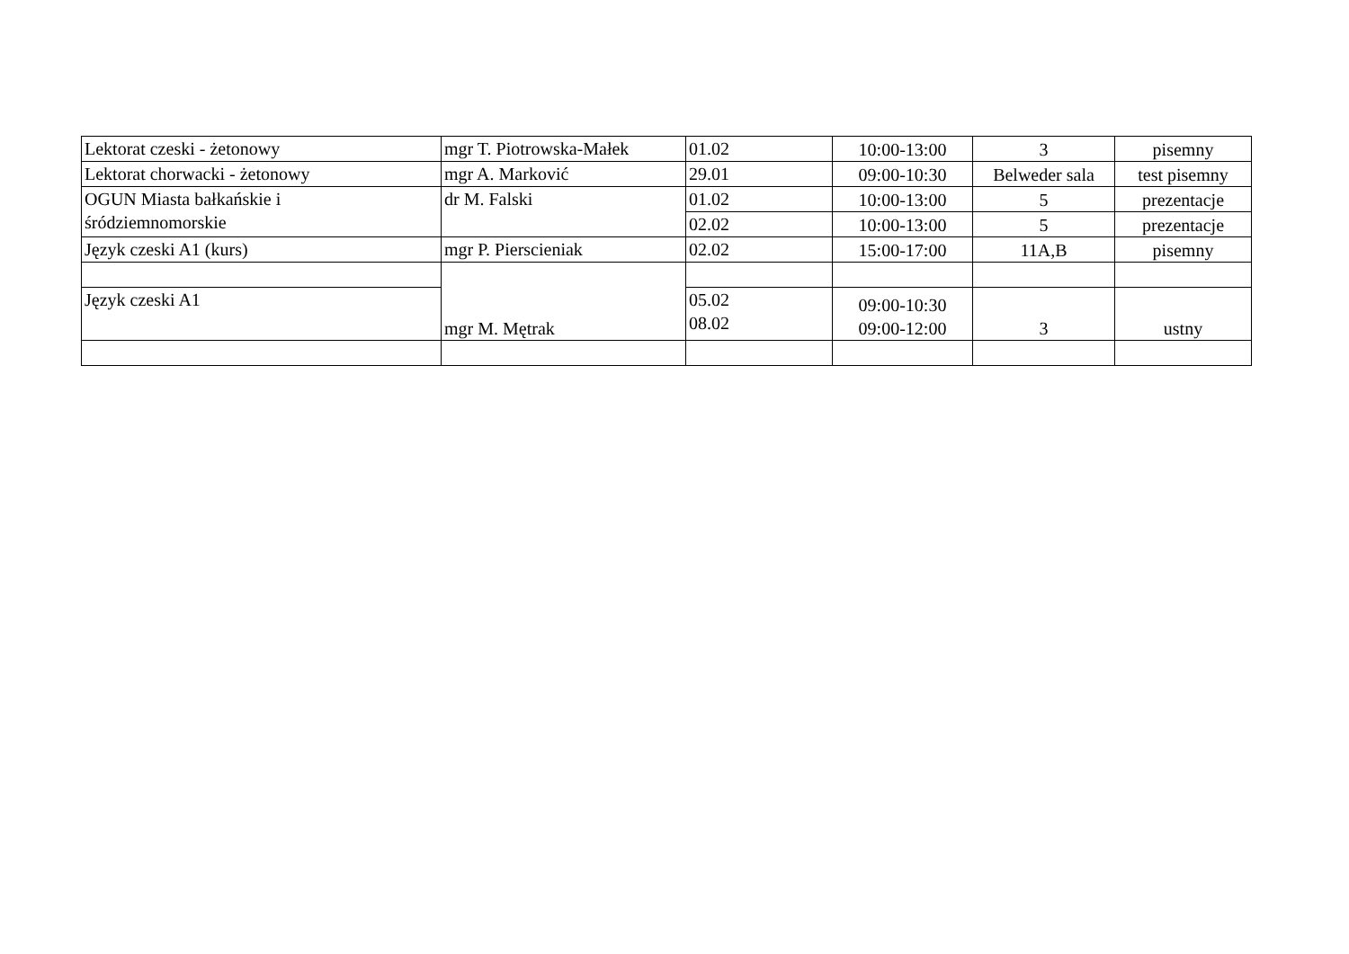| Lektorat czeski - żetonowy | mgr T. Piotrowska-Małek | 01.02 | 10:00-13:00 | 3 | pisemny |
| Lektorat chorwacki - żetonowy | mgr A. Marković | 29.01 | 09:00-10:30 | Belweder sala | test pisemny |
| OGUN Miasta bałkańskie i śródziemnomorskie | dr M. Falski | 01.02 | 10:00-13:00 | 5 | prezentacje |
| | | 02.02 | 10:00-13:00 | 5 | prezentacje |
| Język czeski A1 (kurs) | mgr P. Pierscieniak | 02.02 | 15:00-17:00 | 11A,B | pisemny |
| | mgr M. Mętrak | | | | |
| Język czeski A1 | | 05.02 08.02 | 09:00-10:30 09:00-12:00 | 3 | ustny |